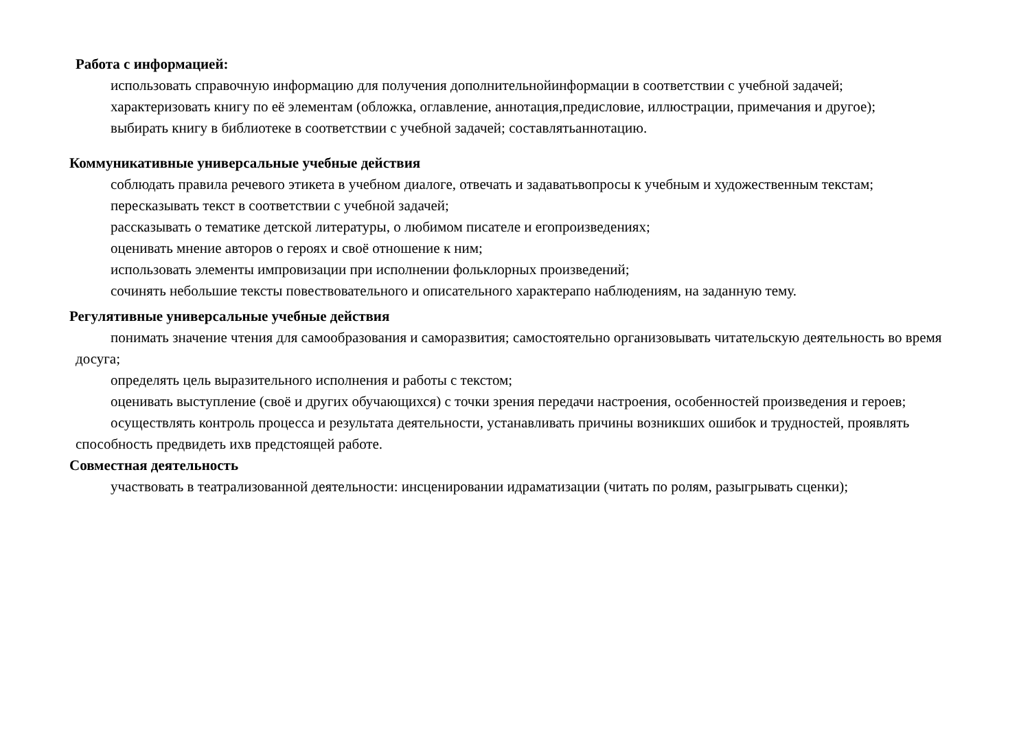Работа с информацией:
использовать справочную информацию для получения дополнительнойинформации в соответствии с учебной задачей;
характеризовать книгу по её элементам (обложка, оглавление, аннотация,предисловие, иллюстрации, примечания и другое);
выбирать книгу в библиотеке в соответствии с учебной задачей; составлятьаннотацию.
Коммуникативные универсальные учебные действия
соблюдать правила речевого этикета в учебном диалоге, отвечать и задаватьвопросы к учебным и художественным текстам;
пересказывать текст в соответствии с учебной задачей;
рассказывать о тематике детской литературы, о любимом писателе и егопроизведениях;
оценивать мнение авторов о героях и своё отношение к ним;
использовать элементы импровизации при исполнении фольклорных произведений;
сочинять небольшие тексты повествовательного и описательного характерапо наблюдениям, на заданную тему.
Регулятивные универсальные учебные действия
понимать значение чтения для самообразования и саморазвития; самостоятельно организовывать читательскую деятельность во время досуга;
определять цель выразительного исполнения и работы с текстом;
оценивать выступление (своё и других обучающихся) с точки зрения передачи настроения, особенностей произведения и героев;
осуществлять контроль процесса и результата деятельности, устанавливать причины возникших ошибок и трудностей, проявлять способность предвидеть ихв предстоящей работе.
Совместная деятельность
участвовать в театрализованной деятельности: инсценировании идраматизации (читать по ролям, разыгрывать сценки);